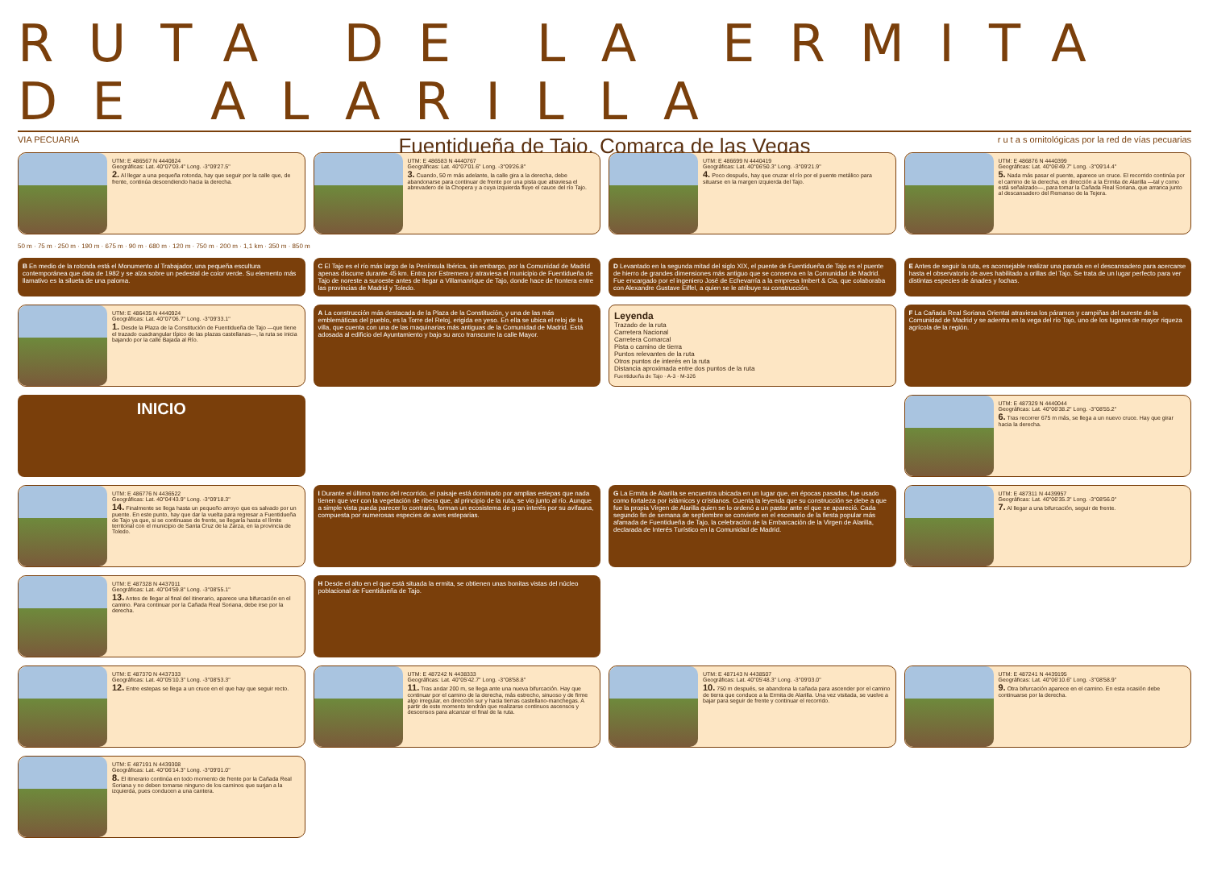RUTA DE LA ERMITA DE ALARILLA
Fuentidueña de Tajo, Comarca de las Vegas
VIA PECUARIA r u t a s ornitológicas por la red de vías pecuarias
UTM: E 486567 N 4440824
Geográficas: Lat. 40°07'03.4" Long. -3°09'27.5"
2. Al llegar a una pequeña rotonda, hay que seguir por la calle que, de frente, continúa descendiendo hacia la derecha.
UTM: E 486583 N 4440767
Geográficas: Lat. 40°07'01.6" Long. -3°09'26.8"
3. Cuando, 50 m más adelante, la calle gira a la derecha, debe abandonarse para continuar de frente por una pista que atraviesa el abrevadero de la Chopera y a cuya izquierda fluye el cauce del río Tajo.
UTM: E 486699 N 4440419
Geográficas: Lat. 40°06'50.3" Long. -3°09'21.9"
4. Poco después, hay que cruzar el río por el puente metálico para situarse en la margen izquierda del Tajo.
UTM: E 486876 N 4440399
Geográficas: Lat. 40°06'49.7" Long. -3°09'14.4"
5. Nada más pasar el puente, aparece un cruce. El recorrido continúa por el camino de la derecha, en dirección a la Ermita de Alarilla —tal y como está señalizado—, para tomar la Cañada Real Soriana, que arranca junto al descansadero del Remanso de la Tejera.
50 m · 75 m · 250 m · 190 m · 675 m · 90 m · 680 m · 120 m · 750 m · 200 m · 1,1 km · 350 m · 850 m
B En medio de la rotonda está el Monumento al Trabajador, una pequeña escultura contemporánea que data de 1982 y se alza sobre un pedestal de color verde. Su elemento más llamativo es la silueta de una paloma.
C El Tajo es el río más largo de la Península Ibérica, sin embargo, por la Comunidad de Madrid apenas discurre durante 45 km. Entra por Estremera y atraviesa el municipio de Fuentidueña de Tajo de noreste a suroeste antes de llegar a Villamanrique de Tajo, donde hace de frontera entre las provincias de Madrid y Toledo.
D Levantado en la segunda mitad del siglo XIX, el puente de Fuentidueña de Tajo es el puente de hierro de grandes dimensiones más antiguo que se conserva en la Comunidad de Madrid. Fue encargado por el ingeniero José de Echevarría a la empresa Imbert & Cia, que colaboraba con Alexandre Gustave Eiffel, a quien se le atribuye su construcción.
E Antes de seguir la ruta, es aconsejable realizar una parada en el descansadero para acercarse hasta el observatorio de aves habilitado a orillas del Tajo. Se trata de un lugar perfecto para ver distintas especies de ánades y fochas.
UTM: E 486435 N 4440924
Geográficas: Lat. 40°07'06.7" Long. -3°09'33.1"
1. Desde la Plaza de la Constitución de Fuentidueña de Tajo —que tiene el trazado cuadrangular típico de las plazas castellanas—, la ruta se inicia bajando por la calle Bajada al Río.
A La construcción más destacada de la Plaza de la Constitución, y una de las más emblemáticas del pueblo, es la Torre del Reloj, erigida en yeso. En ella se ubica el reloj de la villa, que cuenta con una de las maquinarias más antiguas de la Comunidad de Madrid. Está adosada al edificio del Ayuntamiento y bajo su arco transcurre la calle Mayor.
Leyenda
Trazado de la ruta
Carretera Nacional
Carretera Comarcal
Pista o camino de tierra
Puntos relevantes de la ruta
Otros puntos de interés en la ruta
Distancia aproximada entre dos puntos de la ruta
Fuentidueña de Tajo · A-3 · M-326
F La Cañada Real Soriana Oriental atraviesa los páramos y campiñas del sureste de la Comunidad de Madrid y se adentra en la vega del río Tajo, uno de los lugares de mayor riqueza agrícola de la región.
INICIO
UTM: E 487329 N 4440044
Geográficas: Lat. 40°06'38.2" Long. -3°08'55.2"
6. Tras recorrer 675 m más, se llega a un nuevo cruce. Hay que girar hacia la derecha.
UTM: E 486776 N 4436522
Geográficas: Lat. 40°04'43.9" Long. -3°09'18.3"
14. Finalmente se llega hasta un pequeño arroyo que es salvado por un puente. En este punto, hay que dar la vuelta para regresar a Fuentidueña de Tajo ya que, si se continuase de frente, se llegaría hasta el límite territorial con el municipio de Santa Cruz de la Zarza, en la provincia de Toledo.
I Durante el último tramo del recorrido, el paisaje está dominado por amplias estepas que nada tienen que ver con la vegetación de ribera que, al principio de la ruta, se vio junto al río. Aunque a simple vista pueda parecer lo contrario, forman un ecosistema de gran interés por su avifauna, compuesta por numerosas especies de aves esteparias.
G La Ermita de Alarilla se encuentra ubicada en un lugar que, en épocas pasadas, fue usado como fortaleza por islámicos y cristianos. Cuenta la leyenda que su construcción se debe a que fue la propia Virgen de Alarilla quien se lo ordenó a un pastor ante el que se apareció. Cada segundo fin de semana de septiembre se convierte en el escenario de la fiesta popular más afamada de Fuentidueña de Tajo, la celebración de la Embarcación de la Virgen de Alarilla, declarada de Interés Turístico en la Comunidad de Madrid.
UTM: E 487311 N 4439957
Geográficas: Lat. 40°06'35.3" Long. -3°08'56.0"
7. Al llegar a una bifurcación, seguir de frente.
UTM: E 487328 N 4437011
Geográficas: Lat. 40°04'59.8" Long. -3°08'55.1"
13. Antes de llegar al final del itinerario, aparece una bifurcación en el camino. Para continuar por la Cañada Real Soriana, debe irse por la derecha.
H Desde el alto en el que está situada la ermita, se obtienen unas bonitas vistas del núcleo poblacional de Fuentidueña de Tajo.
UTM: E 487370 N 4437333
Geográficas: Lat. 40°05'10.3" Long. -3°08'53.3"
12. Entre estepas se llega a un cruce en el que hay que seguir recto.
UTM: E 487242 N 4438333
Geográficas: Lat. 40°05'42.7" Long. -3°08'58.8"
11. Tras andar 200 m, se llega ante una nueva bifurcación. Hay que continuar por el camino de la derecha, más estrecho, sinuoso y de firme algo irregular, en dirección sur y hacia tierras castellano-manchegas. A partir de este momento tendrán que realizarse continuos ascensos y descensos para alcanzar el final de la ruta.
UTM: E 487143 N 4438507
Geográficas: Lat. 40°05'48.3" Long. -3°09'03.0"
10. 750 m después, se abandona la cañada para ascender por el camino de tierra que conduce a la Ermita de Alarilla. Una vez visitada, se vuelve a bajar para seguir de frente y continuar el recorrido.
UTM: E 487241 N 4439195
Geográficas: Lat. 40°06'10.6" Long. -3°08'58.9"
9. Otra bifurcación aparece en el camino. En esta ocasión debe continuarse por la derecha.
UTM: E 487191 N 4439308
Geográficas: Lat. 40°06'14.3" Long. -3°09'01.0"
8. El itinerario continúa en todo momento de frente por la Cañada Real Soriana y no deben tomarse ninguno de los caminos que surjan a la izquierda, pues conducen a una cantera.